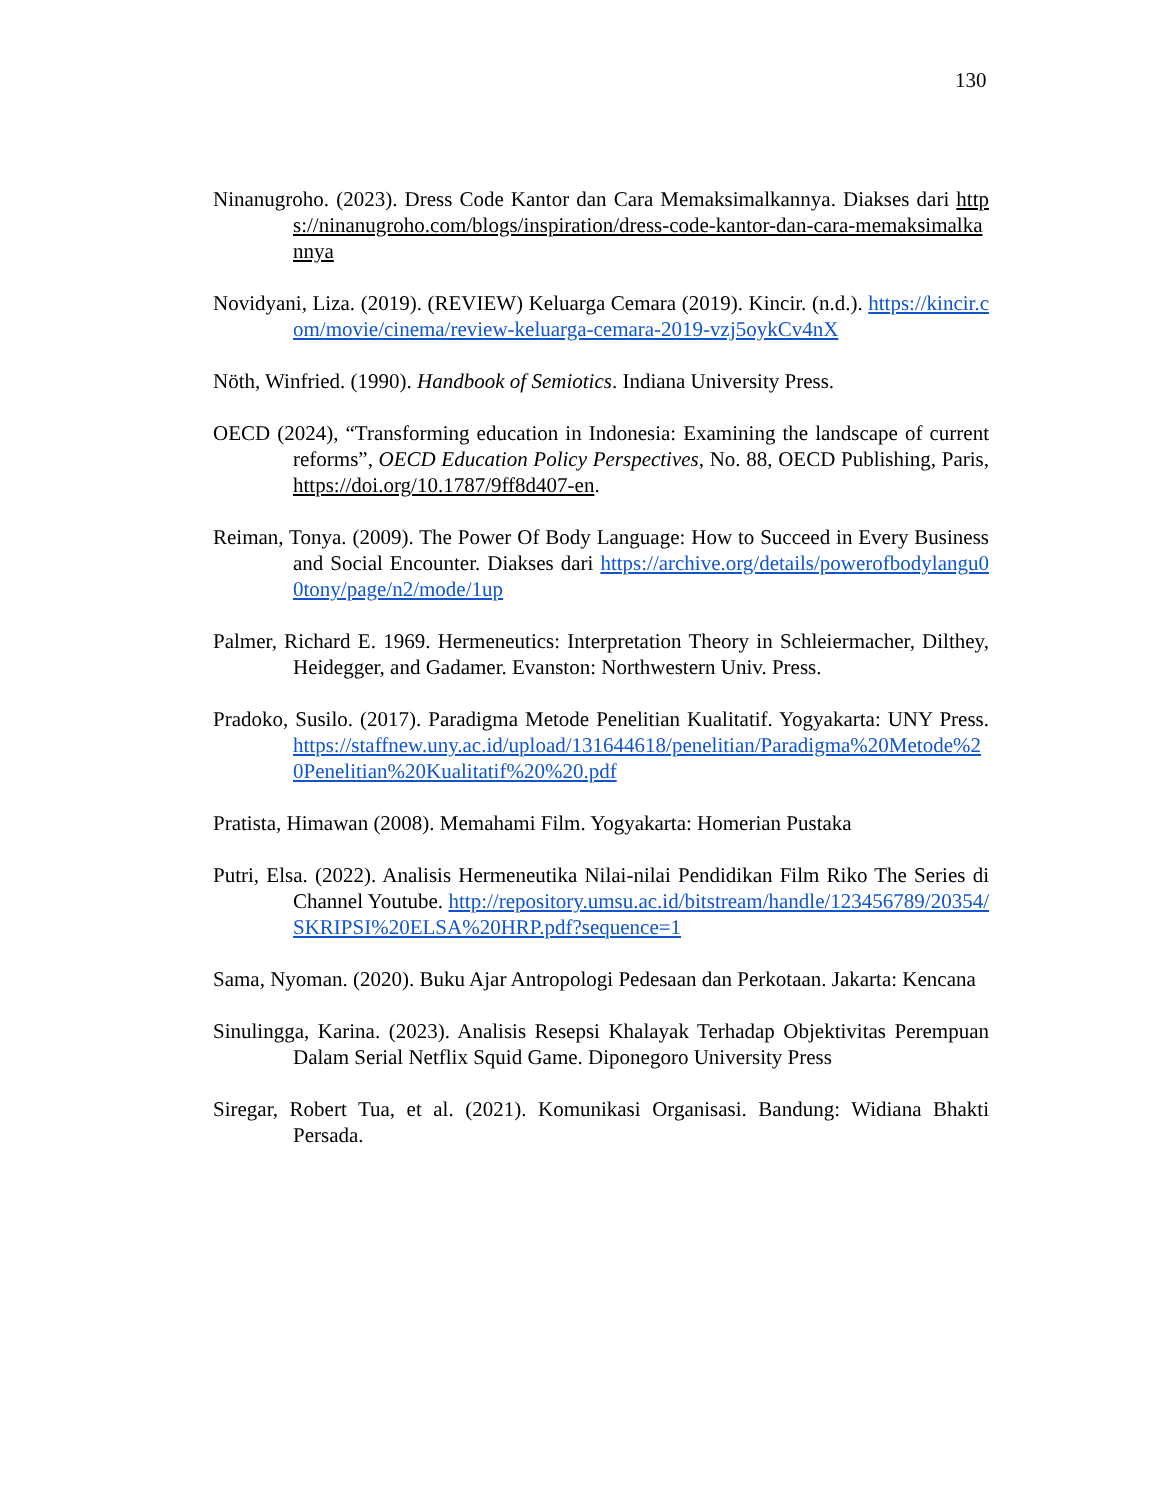130
Ninanugroho. (2023). Dress Code Kantor dan Cara Memaksimalkannya. Diakses dari https://ninanugroho.com/blogs/inspiration/dress-code-kantor-dan-cara-memaksimalkannya
Novidyani, Liza. (2019). (REVIEW) Keluarga Cemara (2019). Kincir. (n.d.). https://kincir.com/movie/cinema/review-keluarga-cemara-2019-vzj5oykCv4nX
Nöth, Winfried. (1990). Handbook of Semiotics. Indiana University Press.
OECD (2024), “Transforming education in Indonesia: Examining the landscape of current reforms”, OECD Education Policy Perspectives, No. 88, OECD Publishing, Paris, https://doi.org/10.1787/9ff8d407-en.
Reiman, Tonya. (2009). The Power Of Body Language: How to Succeed in Every Business and Social Encounter. Diakses dari https://archive.org/details/powerofbodylangu00tony/page/n2/mode/1up
Palmer, Richard E. 1969. Hermeneutics: Interpretation Theory in Schleiermacher, Dilthey, Heidegger, and Gadamer. Evanston: Northwestern Univ. Press.
Pradoko, Susilo. (2017). Paradigma Metode Penelitian Kualitatif. Yogyakarta: UNY Press. https://staffnew.uny.ac.id/upload/131644618/penelitian/Paradigma%20Metode%20Penelitian%20Kualitatif%20%20.pdf
Pratista, Himawan (2008). Memahami Film. Yogyakarta: Homerian Pustaka
Putri, Elsa. (2022). Analisis Hermeneutika Nilai-nilai Pendidikan Film Riko The Series di Channel Youtube. http://repository.umsu.ac.id/bitstream/handle/123456789/20354/SKRIPSI%20ELSA%20HRP.pdf?sequence=1
Sama, Nyoman. (2020). Buku Ajar Antropologi Pedesaan dan Perkotaan. Jakarta: Kencana
Sinulingga, Karina. (2023). Analisis Resepsi Khalayak Terhadap Objektivitas Perempuan Dalam Serial Netflix Squid Game. Diponegoro University Press
Siregar, Robert Tua, et al. (2021). Komunikasi Organisasi. Bandung: Widiana Bhakti Persada.